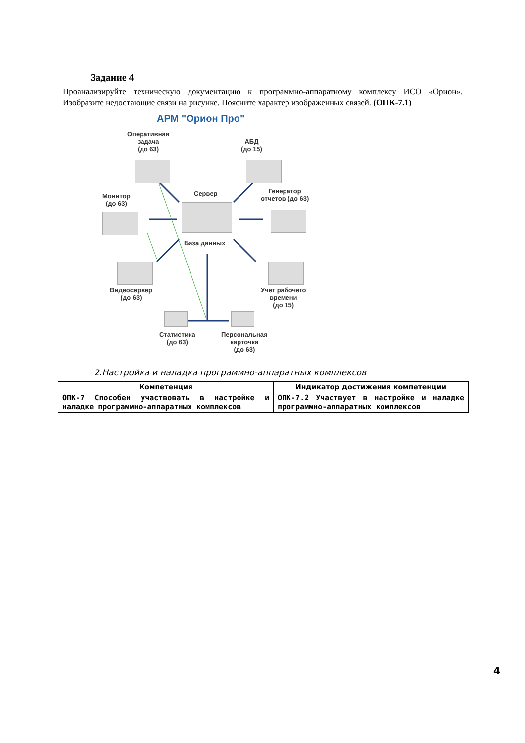Задание 4
Проанализируйте техническую документацию к программно-аппаратному комплексу ИСО «Орион». Изобразите недостающие связи на рисунке. Поясните характер изображенных связей. (ОПК-7.1)
АРМ "Орион Про"
Оперативная
задача
(до 63)
АБД
(до 15)
Монитор
(до 63)
Сервер
База данных
Генератор
отчетов (до 63)
Видеосервер
(до 63)
Учет рабочего
времени
(до 15)
Статистика
(до 63)
Персональная
карточка
(до 63)
2.Настройка и наладка программно-аппаратных комплексов
| Компетенция | Индикатор достижения компетенции |
| --- | --- |
| ОПК-7 Способен участвовать в настройке и наладке программно-аппаратных комплексов | ОПК-7.2 Участвует в настройке и наладке программно-аппаратных комплексов |
4